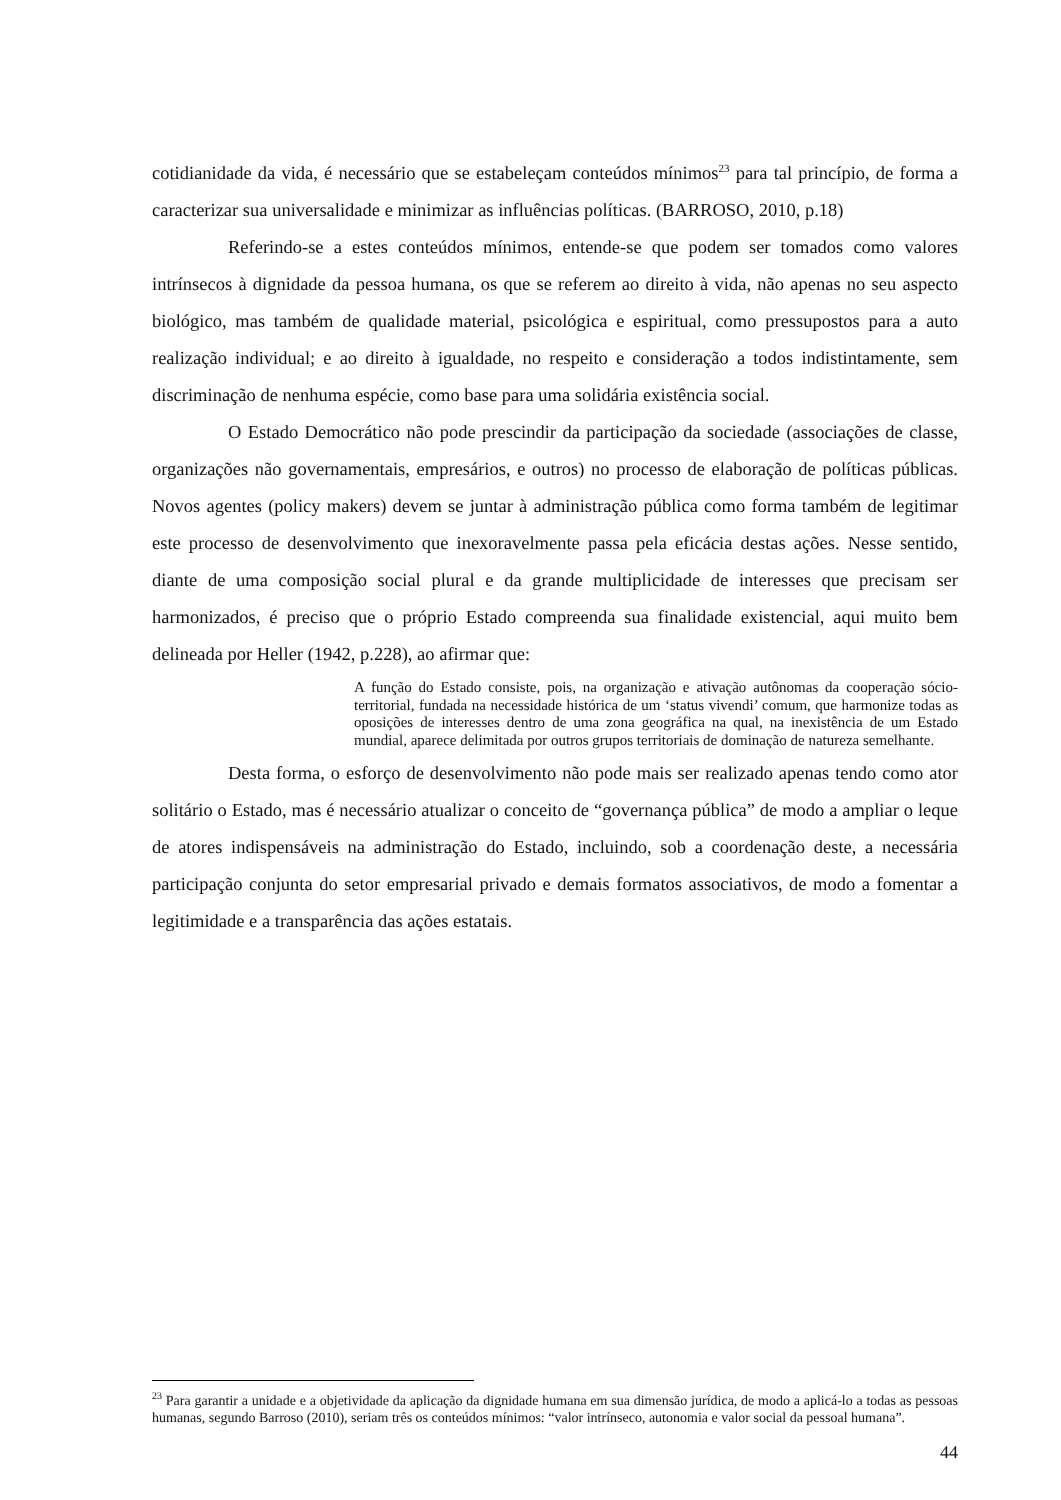cotidianidade da vida, é necessário que se estabeleçam conteúdos mínimos<sup>23</sup> para tal princípio, de forma a caracterizar sua universalidade e minimizar as influências políticas. (BARROSO, 2010, p.18)
Referindo-se a estes conteúdos mínimos, entende-se que podem ser tomados como valores intrínsecos à dignidade da pessoa humana, os que se referem ao direito à vida, não apenas no seu aspecto biológico, mas também de qualidade material, psicológica e espiritual, como pressupostos para a auto realização individual; e ao direito à igualdade, no respeito e consideração a todos indistintamente, sem discriminação de nenhuma espécie, como base para uma solidária existência social.
O Estado Democrático não pode prescindir da participação da sociedade (associações de classe, organizações não governamentais, empresários, e outros) no processo de elaboração de políticas públicas. Novos agentes (policy makers) devem se juntar à administração pública como forma também de legitimar este processo de desenvolvimento que inexoravelmente passa pela eficácia destas ações. Nesse sentido, diante de uma composição social plural e da grande multiplicidade de interesses que precisam ser harmonizados, é preciso que o próprio Estado compreenda sua finalidade existencial, aqui muito bem delineada por Heller (1942, p.228), ao afirmar que:
A função do Estado consiste, pois, na organização e ativação autônomas da cooperação sócio-territorial, fundada na necessidade histórica de um ‘status vivendi’ comum, que harmonize todas as oposições de interesses dentro de uma zona geográfica na qual, na inexistência de um Estado mundial, aparece delimitada por outros grupos territoriais de dominação de natureza semelhante.
Desta forma, o esforço de desenvolvimento não pode mais ser realizado apenas tendo como ator solitário o Estado, mas é necessário atualizar o conceito de “governança pública” de modo a ampliar o leque de atores indispensáveis na administração do Estado, incluindo, sob a coordenação deste, a necessária participação conjunta do setor empresarial privado e demais formatos associativos, de modo a fomentar a legitimidade e a transparência das ações estatais.
<sup>23</sup> Para garantir a unidade e a objetividade da aplicação da dignidade humana em sua dimensão jurídica, de modo a aplicá-lo a todas as pessoas humanas, segundo Barroso (2010), seriam três os conteúdos mínimos: “valor intrínseco, autonomia e valor social da pessoal humana”.
44